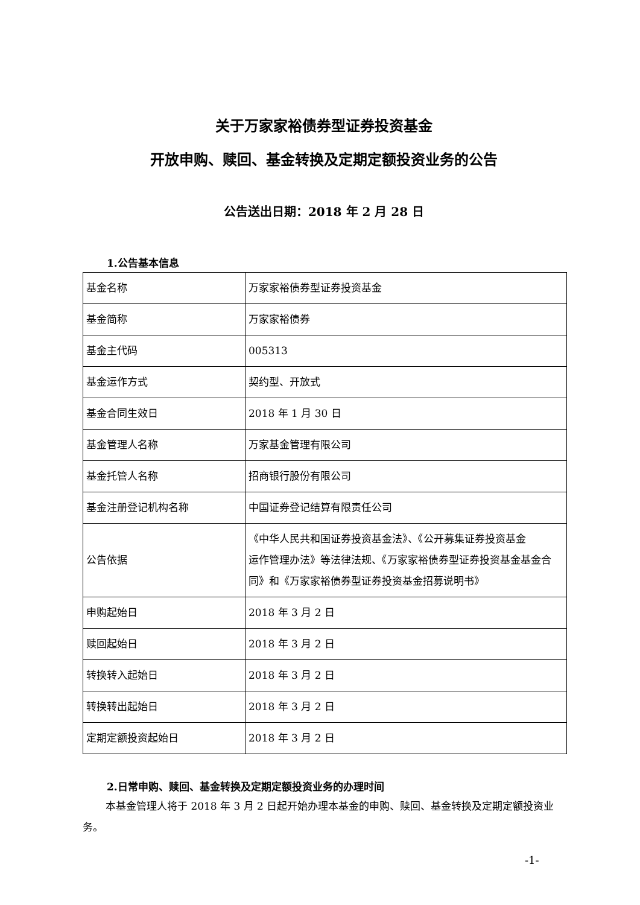关于万家家裕债券型证券投资基金
开放申购、赎回、基金转换及定期定额投资业务的公告
公告送出日期：2018 年 2 月 28 日
1.公告基本信息
| 基金名称 | 万家家裕债券型证券投资基金 |
| 基金简称 | 万家家裕债券 |
| 基金主代码 | 005313 |
| 基金运作方式 | 契约型、开放式 |
| 基金合同生效日 | 2018 年 1 月 30 日 |
| 基金管理人名称 | 万家基金管理有限公司 |
| 基金托管人名称 | 招商银行股份有限公司 |
| 基金注册登记机构名称 | 中国证券登记结算有限责任公司 |
| 公告依据 | 《中华人民共和国证券投资基金法》、《公开募集证券投资基金 运作管理办法》等法律法规、《万家家裕债券型证券投资基金基金合同》和《万家家裕债券型证券投资基金招募说明书》 |
| 申购起始日 | 2018 年 3 月 2 日 |
| 赎回起始日 | 2018 年 3 月 2 日 |
| 转换转入起始日 | 2018 年 3 月 2 日 |
| 转换转出起始日 | 2018 年 3 月 2 日 |
| 定期定额投资起始日 | 2018 年 3 月 2 日 |
2.日常申购、赎回、基金转换及定期定额投资业务的办理时间
本基金管理人将于 2018 年 3 月 2 日起开始办理本基金的申购、赎回、基金转换及定期定额投资业务。
-1-